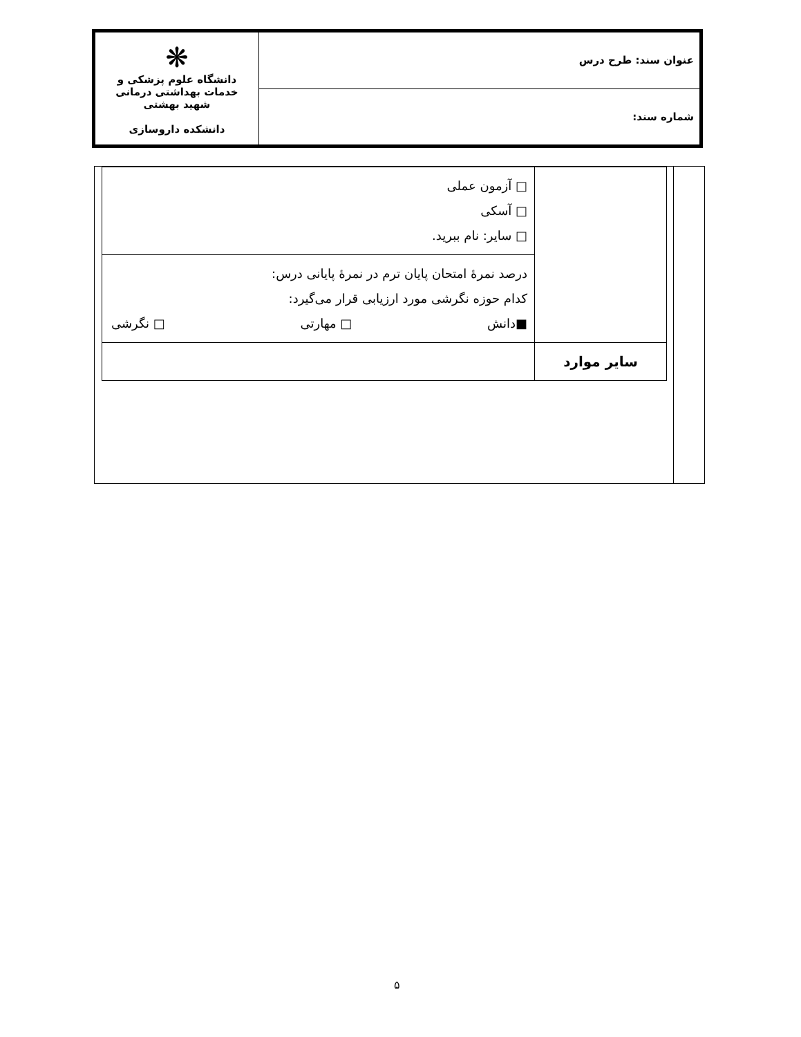| عنوان سند: طرح درس | ❋ دانشگاه علوم پزشکی و خدمات بهداشتی درمانی شهید بهشتی دانشکده داروسازی |
| شماره سند: | |
| | □ آزمون عملی □ آسکی □ سایر: نام ببرید. |
| | درصد نمرۀ امتحان پایان ترم در نمرۀ پایانی درس: کدام حوزه نگرشی مورد ارزیابی قرار می‌گیرد: ■دانش □ مهارتی □ نگرشی |
| سایر موارد | |
۵